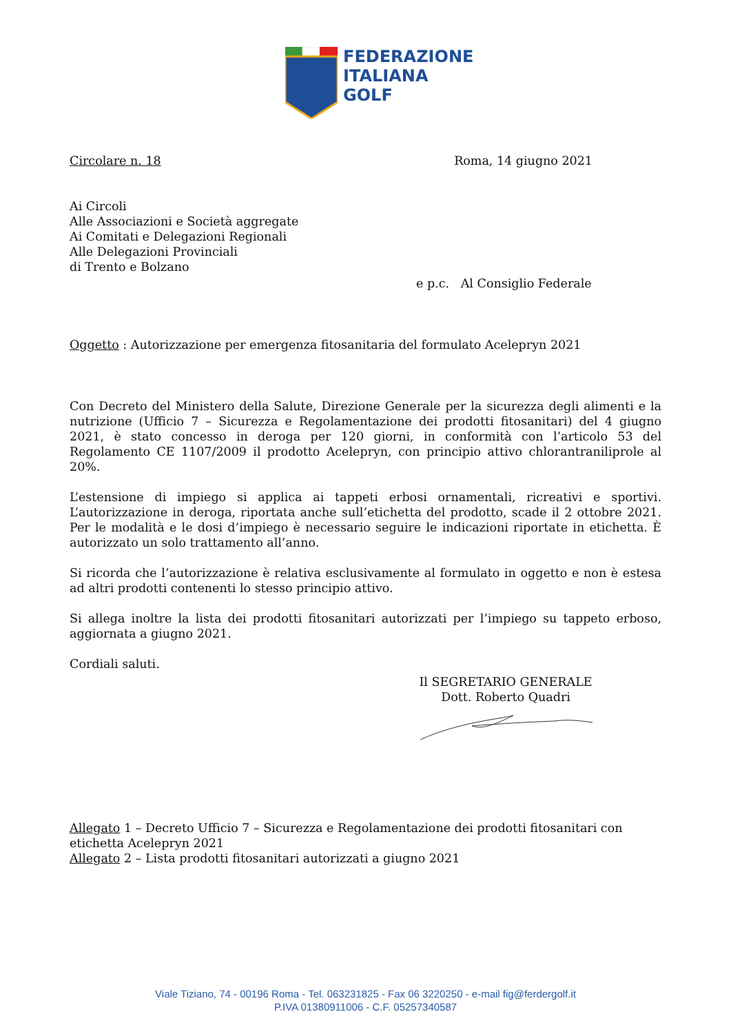FEDERAZIONE
ITALIANA
GOLF
Circolare n. 18 Roma, 14 giugno 2021
Ai Circoli
Alle Associazioni e Società aggregate
Ai Comitati e Delegazioni Regionali
Alle Delegazioni Provinciali
di Trento e Bolzano
e p.c. Al Consiglio Federale
Oggetto : Autorizzazione per emergenza fitosanitaria del formulato Acelepryn 2021
Con Decreto del Ministero della Salute, Direzione Generale per la sicurezza degli alimenti e la nutrizione (Ufficio 7 – Sicurezza e Regolamentazione dei prodotti fitosanitari) del 4 giugno 2021, è stato concesso in deroga per 120 giorni, in conformità con l’articolo 53 del Regolamento CE 1107/2009 il prodotto Acelepryn, con principio attivo chlorantraniliprole al 20%.
L’estensione di impiego si applica ai tappeti erbosi ornamentali, ricreativi e sportivi. L’autorizzazione in deroga, riportata anche sull’etichetta del prodotto, scade il 2 ottobre 2021. Per le modalità e le dosi d’impiego è necessario seguire le indicazioni riportate in etichetta. È autorizzato un solo trattamento all’anno.
Si ricorda che l’autorizzazione è relativa esclusivamente al formulato in oggetto e non è estesa ad altri prodotti contenenti lo stesso principio attivo.
Si allega inoltre la lista dei prodotti fitosanitari autorizzati per l’impiego su tappeto erboso, aggiornata a giugno 2021.
Cordiali saluti.
Il SEGRETARIO GENERALE
Dott. Roberto Quadri
Allegato 1 – Decreto Ufficio 7 – Sicurezza e Regolamentazione dei prodotti fitosanitari con etichetta Acelepryn 2021
Allegato 2 – Lista prodotti fitosanitari autorizzati a giugno 2021
Viale Tiziano, 74 - 00196 Roma - Tel. 063231825 - Fax 06 3220250 - e-mail fig@ferdergolf.it
P.IVA 01380911006 - C.F. 05257340587